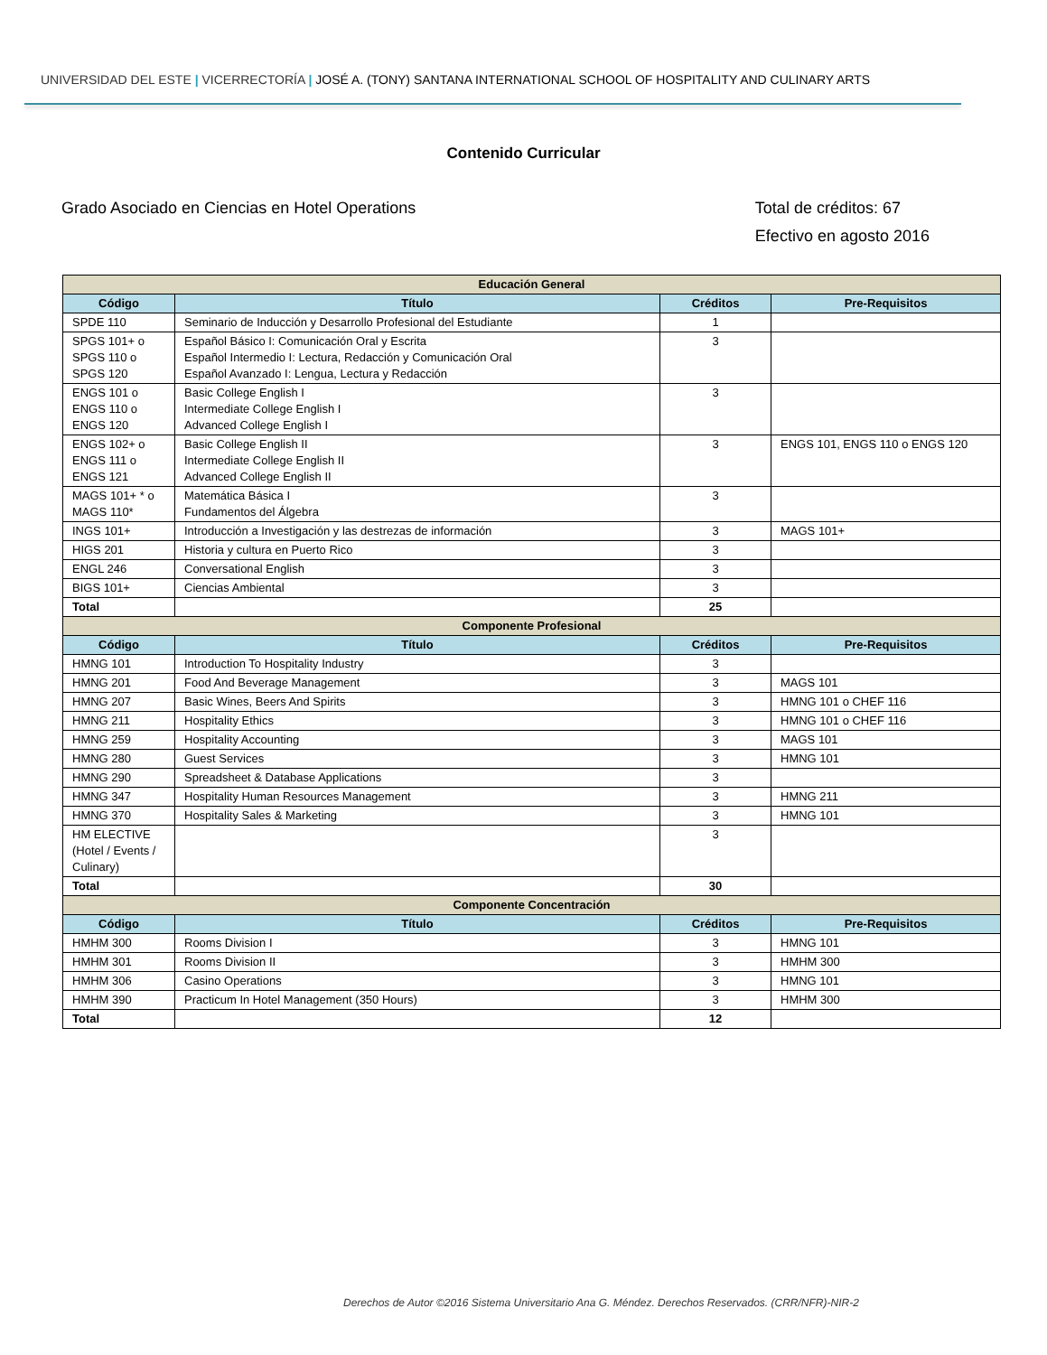UNIVERSIDAD DEL ESTE | VICERRECTORÍA | JOSÉ A. (TONY) SANTANA INTERNATIONAL SCHOOL OF HOSPITALITY AND CULINARY ARTS
Contenido Curricular
Grado Asociado en Ciencias en Hotel Operations
Total de créditos: 67
Efectivo en agosto 2016
| Educación General | | | |
| --- | --- | --- | --- |
| Código | Título | Créditos | Pre-Requisitos |
| SPDE 110 | Seminario de Inducción y Desarrollo Profesional del Estudiante | 1 | |
| SPGS 101+ o SPGS 110 o SPGS 120 | Español Básico I: Comunicación Oral y Escrita Español Intermedio I: Lectura, Redacción y Comunicación Oral Español Avanzado I: Lengua, Lectura y Redacción | 3 | |
| ENGS 101 o ENGS 110 o ENGS 120 | Basic College English I Intermediate College English I Advanced College English I | 3 | |
| ENGS 102+ o ENGS 111 o ENGS 121 | Basic College English II Intermediate College English II Advanced College English II | 3 | ENGS 101, ENGS 110 o ENGS 120 |
| MAGS 101+ * o MAGS 110* | Matemática Básica I Fundamentos del Álgebra | 3 | |
| INGS 101+ | Introducción a Investigación y las destrezas de información | 3 | MAGS 101+ |
| HIGS 201 | Historia y cultura en Puerto Rico | 3 | |
| ENGL 246 | Conversational English | 3 | |
| BIGS 101+ | Ciencias Ambiental | 3 | |
| Total | | 25 | |
| Componente Profesional | | | |
| Código | Título | Créditos | Pre-Requisitos |
| HMNG 101 | Introduction To Hospitality Industry | 3 | |
| HMNG 201 | Food And Beverage Management | 3 | MAGS 101 |
| HMNG 207 | Basic Wines, Beers And Spirits | 3 | HMNG 101 o CHEF 116 |
| HMNG 211 | Hospitality Ethics | 3 | HMNG 101 o CHEF 116 |
| HMNG 259 | Hospitality Accounting | 3 | MAGS 101 |
| HMNG 280 | Guest Services | 3 | HMNG 101 |
| HMNG 290 | Spreadsheet & Database Applications | 3 | |
| HMNG 347 | Hospitality Human Resources Management | 3 | HMNG 211 |
| HMNG 370 | Hospitality Sales & Marketing | 3 | HMNG 101 |
| HM ELECTIVE (Hotel / Events / Culinary) | | 3 | |
| Total | | 30 | |
| Componente Concentración | | | |
| Código | Título | Créditos | Pre-Requisitos |
| HMHM 300 | Rooms Division I | 3 | HMNG 101 |
| HMHM 301 | Rooms Division II | 3 | HMHM 300 |
| HMHM 306 | Casino Operations | 3 | HMNG 101 |
| HMHM 390 | Practicum In Hotel Management (350 Hours) | 3 | HMHM 300 |
| Total | | 12 | |
Derechos de Autor ©2016 Sistema Universitario Ana G. Méndez. Derechos Reservados. (CRR/NFR)-NIR-2